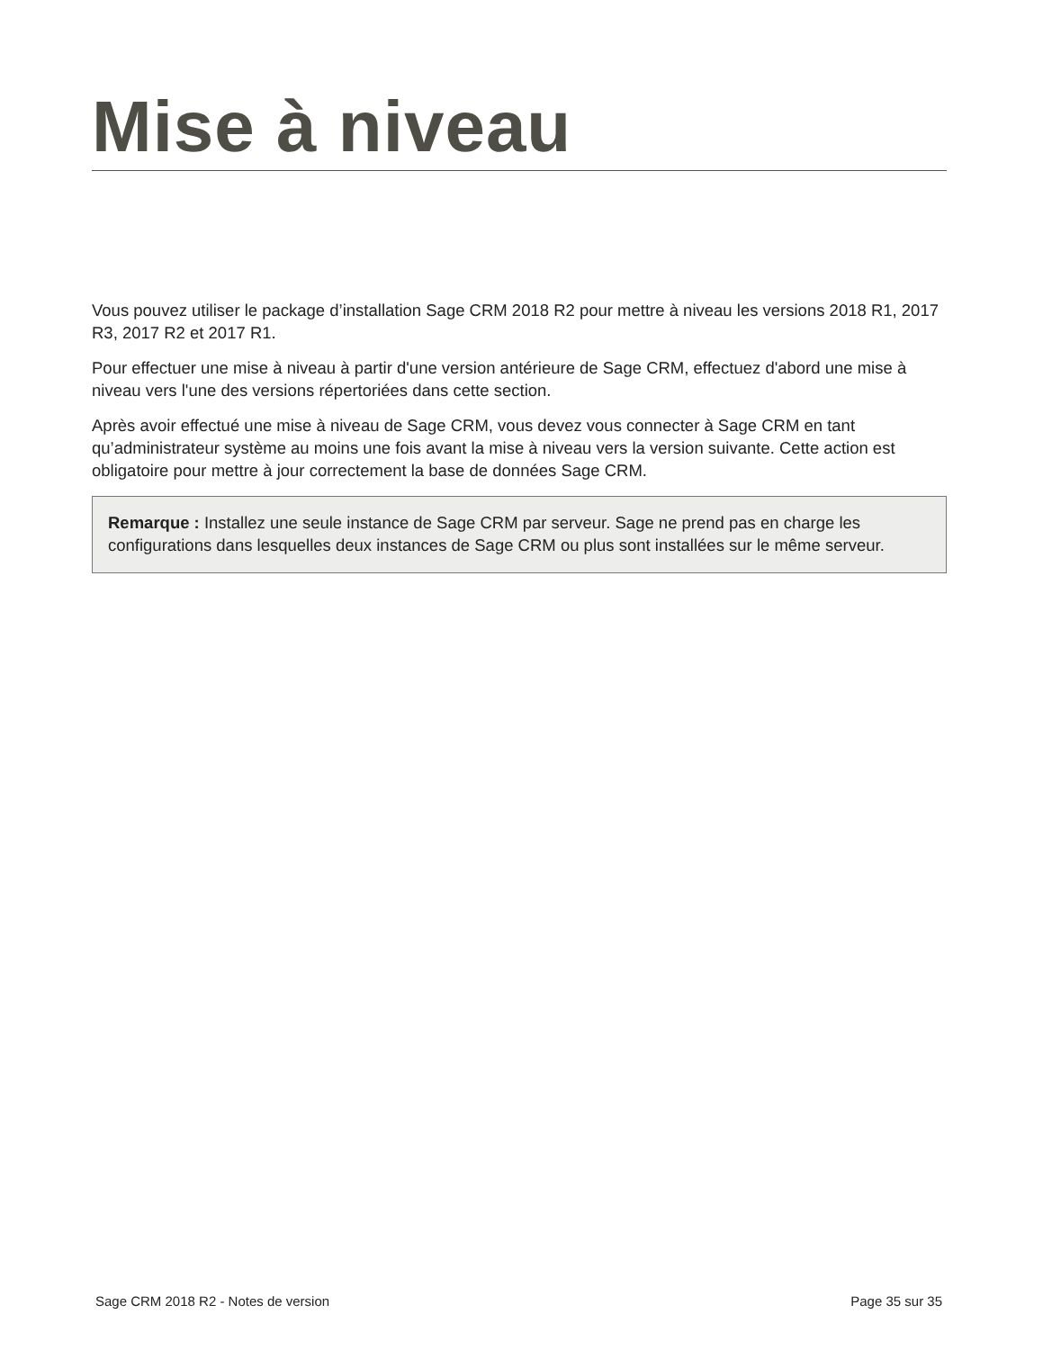Mise à niveau
Vous pouvez utiliser le package d’installation Sage CRM 2018 R2 pour mettre à niveau les versions 2018 R1, 2017 R3, 2017 R2 et 2017 R1.
Pour effectuer une mise à niveau à partir d'une version antérieure de Sage CRM, effectuez d'abord une mise à niveau vers l'une des versions répertoriées dans cette section.
Après avoir effectué une mise à niveau de Sage CRM, vous devez vous connecter à Sage CRM en tant qu’administrateur système au moins une fois avant la mise à niveau vers la version suivante. Cette action est obligatoire pour mettre à jour correctement la base de données Sage CRM.
Remarque : Installez une seule instance de Sage CRM par serveur. Sage ne prend pas en charge les configurations dans lesquelles deux instances de Sage CRM ou plus sont installées sur le même serveur.
Sage CRM 2018 R2 - Notes de version Page 35 sur 35